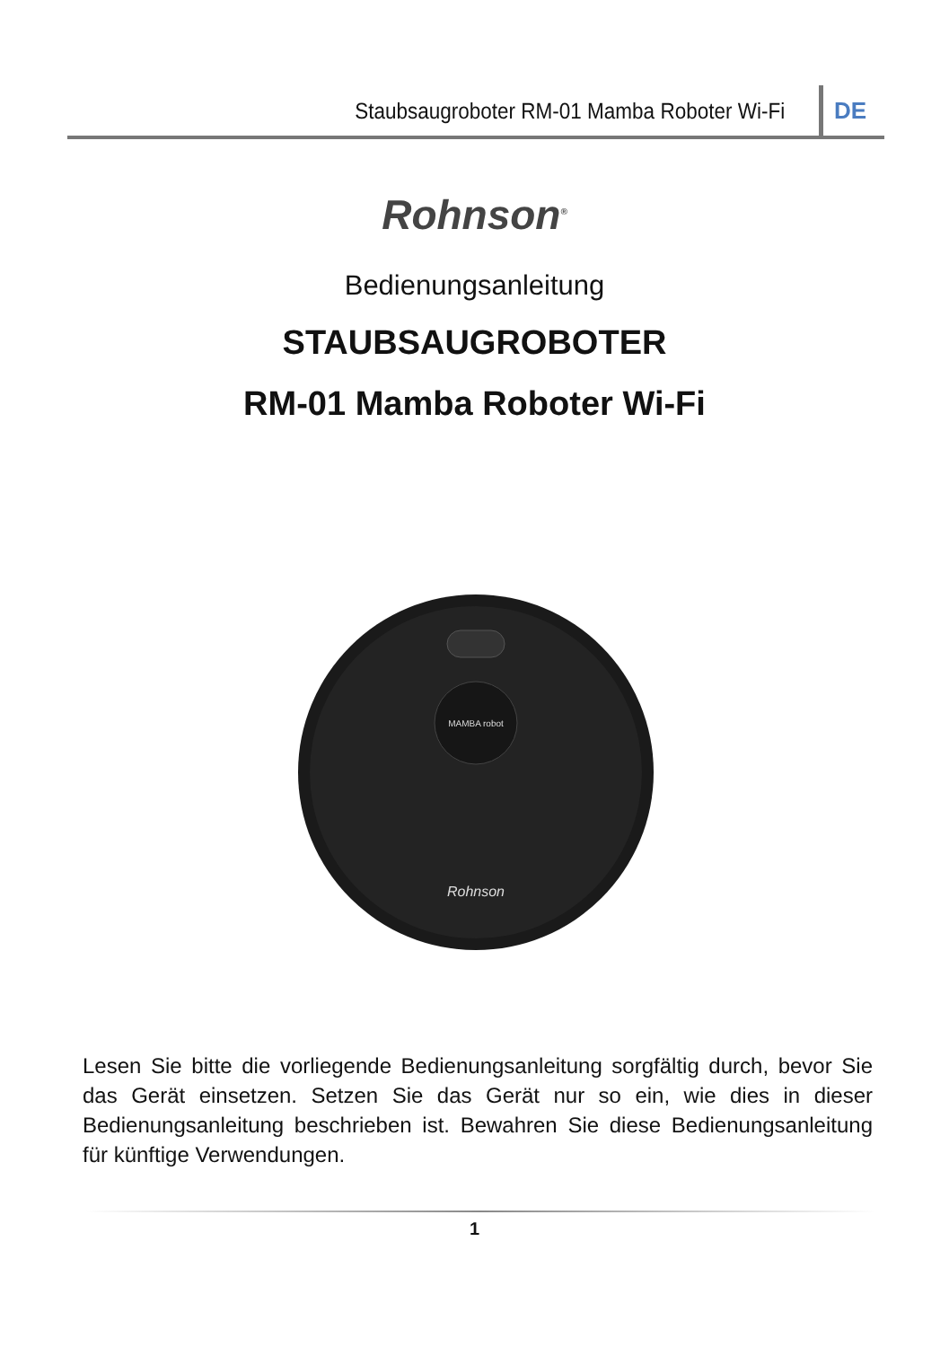Staubsaugroboter RM-01 Mamba Roboter Wi-Fi DE
Rohnson<sup>®</sup>
Bedienungsanleitung
STAUBSAUGROBOTER
RM-01 Mamba Roboter Wi-Fi
MAMBA robot
Rohnson
Lesen Sie bitte die vorliegende Bedienungsanleitung sorgfältig durch, bevor Sie das Gerät einsetzen. Setzen Sie das Gerät nur so ein, wie dies in dieser Bedienungsanleitung beschrieben ist. Bewahren Sie diese Bedienungsanleitung für künftige Verwendungen.
1